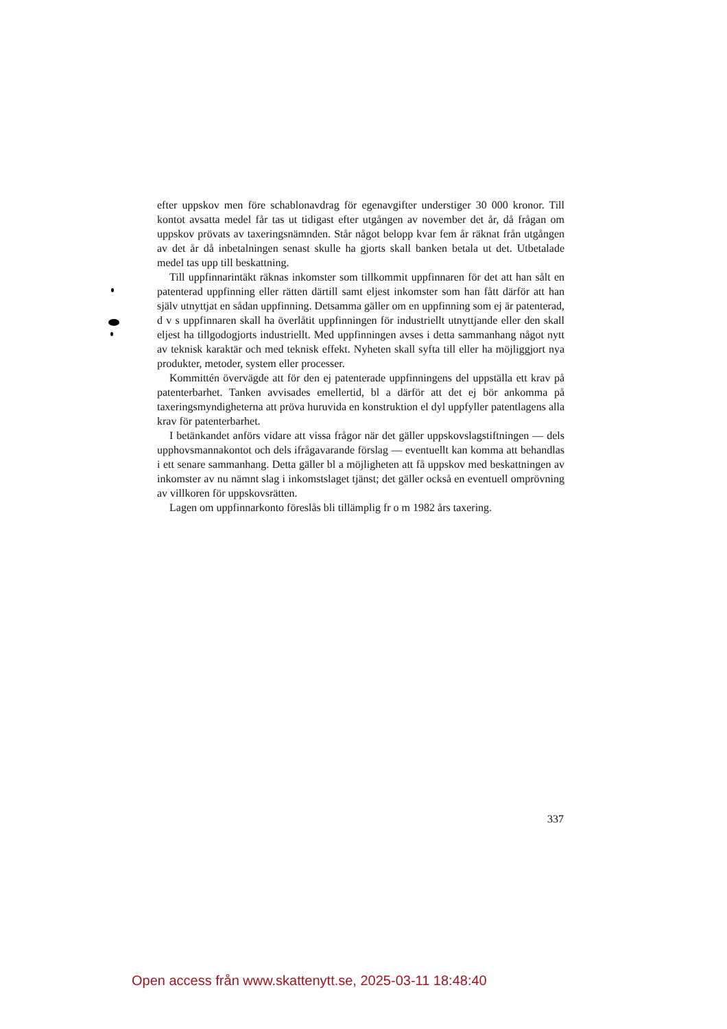efter uppskov men före schablonavdrag för egenavgifter understiger 30 000 kronor. Till kontot avsatta medel får tas ut tidigast efter utgången av november det år, då frågan om uppskov prövats av taxeringsnämnden. Står något belopp kvar fem år räknat från utgången av det år då inbetalningen senast skulle ha gjorts skall banken betala ut det. Utbetalade medel tas upp till beskattning.
Till uppfinnarintäkt räknas inkomster som tillkommit uppfinnaren för det att han sålt en patenterad uppfinning eller rätten därtill samt eljest inkomster som han fått därför att han själv utnyttjat en sådan uppfinning. Detsamma gäller om en uppfinning som ej är patenterad, d v s uppfinnaren skall ha överlåtit uppfinningen för industriellt utnyttjande eller den skall eljest ha tillgodogjorts industriellt. Med uppfinningen avses i detta sammanhang något nytt av teknisk karaktär och med teknisk effekt. Nyheten skall syfta till eller ha möjliggjort nya produkter, metoder, system eller processer.
Kommittén övervägde att för den ej patenterade uppfinningens del uppställa ett krav på patenterbarhet. Tanken avvisades emellertid, bl a därför att det ej bör ankomma på taxeringsmyndigheterna att pröva huruvida en konstruktion el dyl uppfyller patentlagens alla krav för patenterbarhet.
I betänkandet anförs vidare att vissa frågor när det gäller uppskovslagstiftningen — dels upphovsmannakontot och dels ifrågavarande förslag — eventuellt kan komma att behandlas i ett senare sammanhang. Detta gäller bl a möjligheten att få uppskov med beskattningen av inkomster av nu nämnt slag i inkomstslaget tjänst; det gäller också en eventuell omprövning av villkoren för uppskovsrätten.
Lagen om uppfinnarkonto föreslås bli tillämplig fr o m 1982 års taxering.
337
Open access från www.skattenytt.se, 2025-03-11 18:48:40